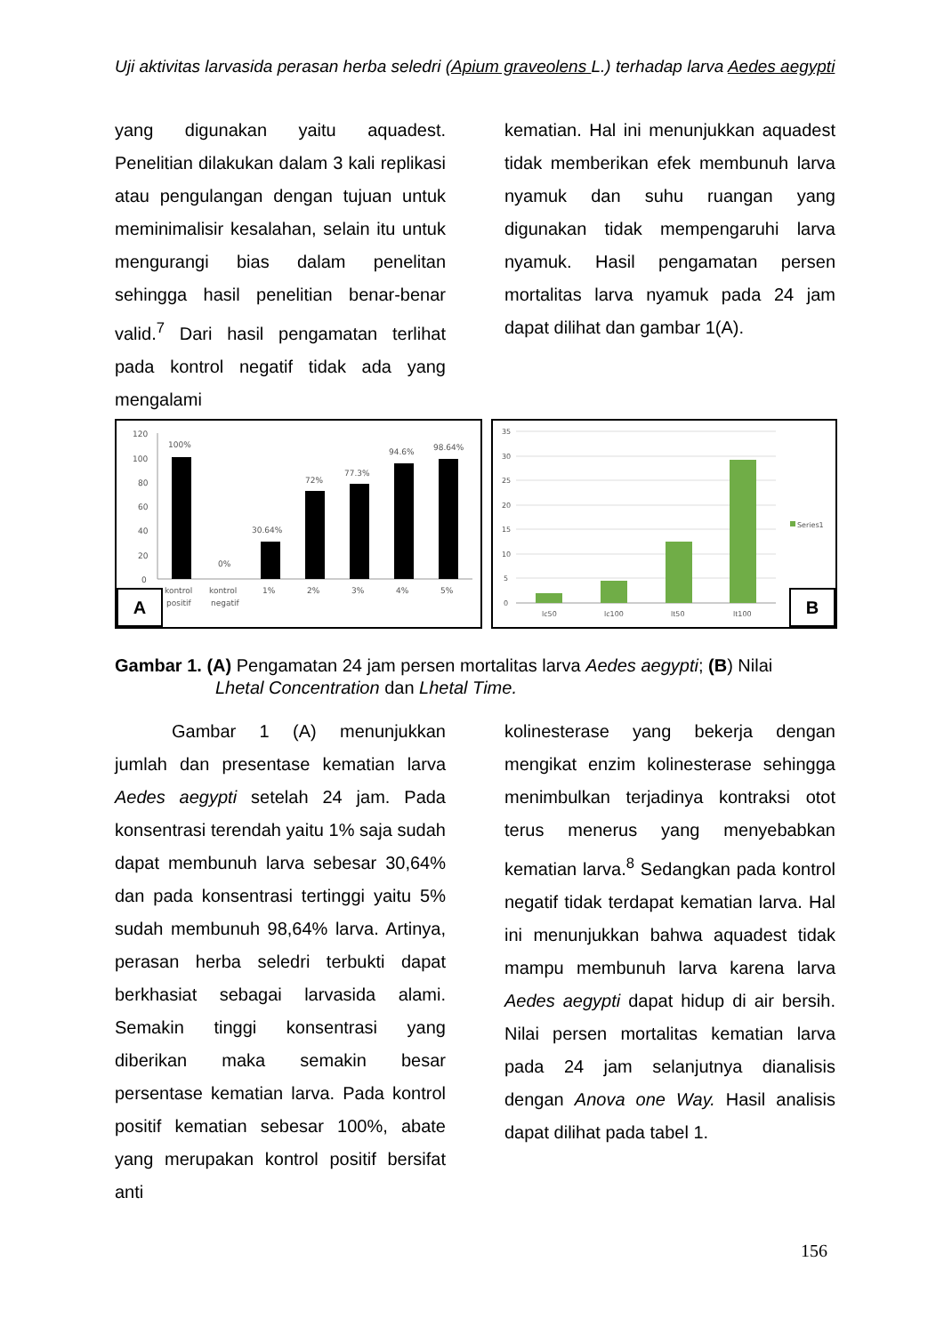Uji aktivitas larvasida perasan herba seledri (Apium graveolens L.) terhadap larva Aedes aegypti
yang digunakan yaitu aquadest. Penelitian dilakukan dalam 3 kali replikasi atau pengulangan dengan tujuan untuk meminimalisir kesalahan, selain itu untuk mengurangi bias dalam penelitan sehingga hasil penelitian benar-benar valid.<sup>7</sup> Dari hasil pengamatan terlihat pada kontrol negatif tidak ada yang mengalami
kematian. Hal ini menunjukkan aquadest tidak memberikan efek membunuh larva nyamuk dan suhu ruangan yang digunakan tidak mempengaruhi larva nyamuk. Hasil pengamatan persen mortalitas larva nyamuk pada 24 jam dapat dilihat dan gambar 1(A).
120
100
80
60
40
20
0
100%
0%
30.64%
72%
77.3%
94.6%
98.64%
kontrol
positif
kontrol
negatif
1%
2%
3%
4%
5%
A
35
30
25
20
15
10
5
0
Series1
lc50
lc100
lt50
lt100
B
Gambar 1. (A) Pengamatan 24 jam persen mortalitas larva Aedes aegypti; (B) Nilai
Lhetal Concentration dan Lhetal Time.
Gambar 1 (A) menunjukkan jumlah dan presentase kematian larva Aedes aegypti setelah 24 jam. Pada konsentrasi terendah yaitu 1% saja sudah dapat membunuh larva sebesar 30,64% dan pada konsentrasi tertinggi yaitu 5% sudah membunuh 98,64% larva. Artinya, perasan herba seledri terbukti dapat berkhasiat sebagai larvasida alami. Semakin tinggi konsentrasi yang diberikan maka semakin besar persentase kematian larva. Pada kontrol positif kematian sebesar 100%, abate yang merupakan kontrol positif bersifat anti
kolinesterase yang bekerja dengan mengikat enzim kolinesterase sehingga menimbulkan terjadinya kontraksi otot terus menerus yang menyebabkan kematian larva.<sup>8</sup> Sedangkan pada kontrol negatif tidak terdapat kematian larva. Hal ini menunjukkan bahwa aquadest tidak mampu membunuh larva karena larva Aedes aegypti dapat hidup di air bersih. Nilai persen mortalitas kematian larva pada 24 jam selanjutnya dianalisis dengan Anova one Way. Hasil analisis dapat dilihat pada tabel 1.
156